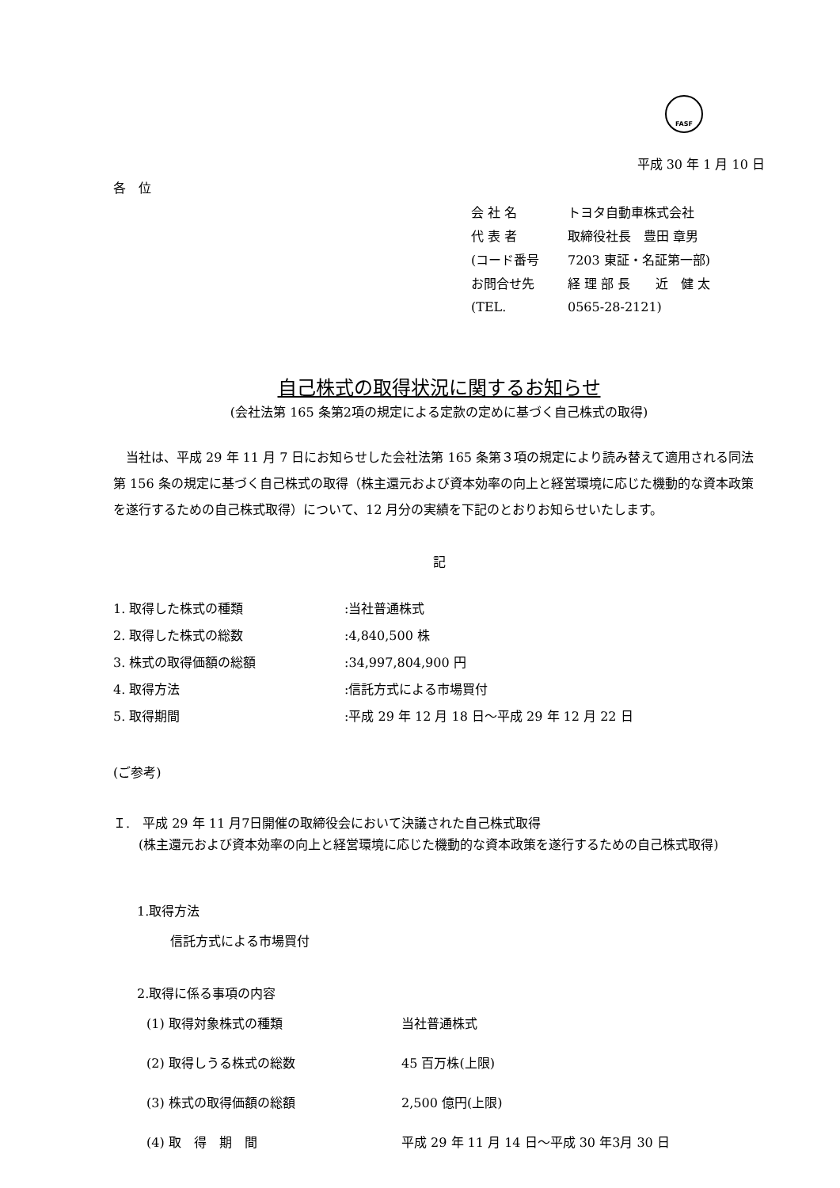FASF
平成 30 年 1 月 10 日
各　位
| 会 社 名 | トヨタ自動車株式会社 |
| 代 表 者 | 取締役社長 豊田 章男 |
| (コード番号 | 7203 東証・名証第一部) |
| お問合せ先 | 経 理 部 長 近 健 太 |
| (TEL. | 0565-28-2121) |
自己株式の取得状況に関するお知らせ
(会社法第 165 条第2項の規定による定款の定めに基づく自己株式の取得)
当社は、平成 29 年 11 月 7 日にお知らせした会社法第 165 条第３項の規定により読み替えて適用される同法第 156 条の規定に基づく自己株式の取得（株主還元および資本効率の向上と経営環境に応じた機動的な資本政策を遂行するための自己株式取得）について、12 月分の実績を下記のとおりお知らせいたします。
記
| 1. 取得した株式の種類 | :当社普通株式 |
| 2. 取得した株式の総数 | :4,840,500 株 |
| 3. 株式の取得価額の総額 | :34,997,804,900 円 |
| 4. 取得方法 | :信託方式による市場買付 |
| 5. 取得期間 | :平成 29 年 12 月 18 日～平成 29 年 12 月 22 日 |
(ご参考)
Ｉ.　平成 29 年 11 月7日開催の取締役会において決議された自己株式取得
　　(株主還元および資本効率の向上と経営環境に応じた機動的な資本政策を遂行するための自己株式取得)
1.取得方法
信託方式による市場買付
2.取得に係る事項の内容
| (1) 取得対象株式の種類 | 当社普通株式 |
| (2) 取得しうる株式の総数 | 45 百万株(上限) |
| (3) 株式の取得価額の総額 | 2,500 億円(上限) |
| (4) 取 得 期 間 | 平成 29 年 11 月 14 日～平成 30 年3月 30 日 |